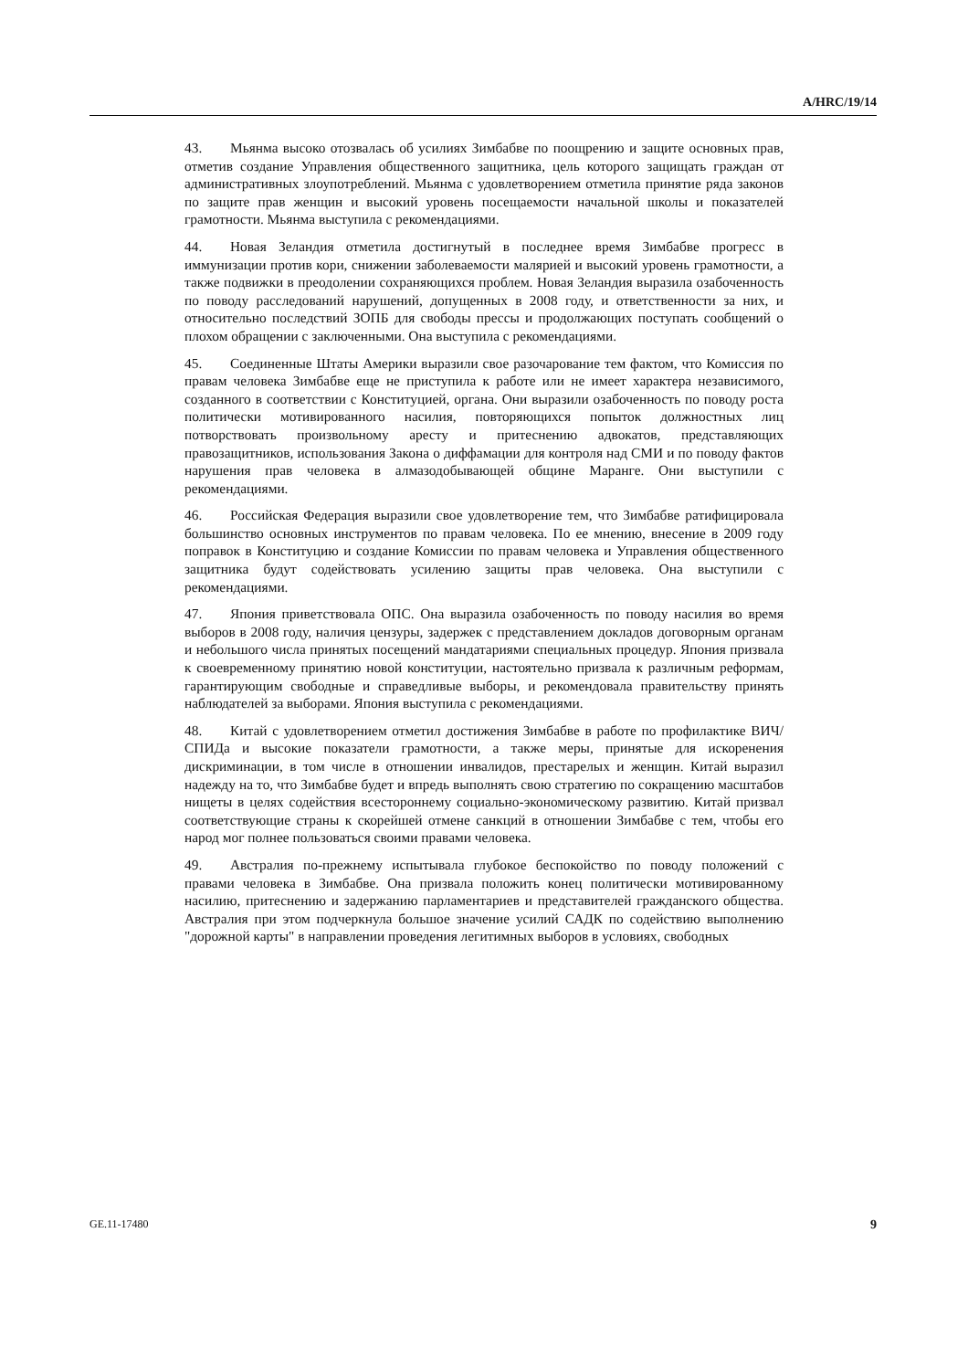A/HRC/19/14
43. Мьянма высоко отозвалась об усилиях Зимбабве по поощрению и защите основных прав, отметив создание Управления общественного защитника, цель которого защищать граждан от административных злоупотреблений. Мьянма с удовлетворением отметила принятие ряда законов по защите прав женщин и высокий уровень посещаемости начальной школы и показателей грамотности. Мьянма выступила с рекомендациями.
44. Новая Зеландия отметила достигнутый в последнее время Зимбабве прогресс в иммунизации против кори, снижении заболеваемости малярией и высокий уровень грамотности, а также подвижки в преодолении сохраняющихся проблем. Новая Зеландия выразила озабоченность по поводу расследований нарушений, допущенных в 2008 году, и ответственности за них, и относительно последствий ЗОПБ для свободы прессы и продолжающих поступать сообщений о плохом обращении с заключенными. Она выступила с рекомендациями.
45. Соединенные Штаты Америки выразили свое разочарование тем фактом, что Комиссия по правам человека Зимбабве еще не приступила к работе или не имеет характера независимого, созданного в соответствии с Конституцией, органа. Они выразили озабоченность по поводу роста политически мотивированного насилия, повторяющихся попыток должностных лиц потворствовать произвольному аресту и притеснению адвокатов, представляющих правозащитников, использования Закона о диффамации для контроля над СМИ и по поводу фактов нарушения прав человека в алмазодобывающей общине Маранге. Они выступили с рекомендациями.
46. Российская Федерация выразили свое удовлетворение тем, что Зимбабве ратифицировала большинство основных инструментов по правам человека. По ее мнению, внесение в 2009 году поправок в Конституцию и создание Комиссии по правам человека и Управления общественного защитника будут содействовать усилению защиты прав человека. Она выступили с рекомендациями.
47. Япония приветствовала ОПС. Она выразила озабоченность по поводу насилия во время выборов в 2008 году, наличия цензуры, задержек с представлением докладов договорным органам и небольшого числа принятых посещений мандатариями специальных процедур. Япония призвала к своевременному принятию новой конституции, настоятельно призвала к различным реформам, гарантирующим свободные и справедливые выборы, и рекомендовала правительству принять наблюдателей за выборами. Япония выступила с рекомендациями.
48. Китай с удовлетворением отметил достижения Зимбабве в работе по профилактике ВИЧ/СПИДа и высокие показатели грамотности, а также меры, принятые для искоренения дискриминации, в том числе в отношении инвалидов, престарелых и женщин. Китай выразил надежду на то, что Зимбабве будет и впредь выполнять свою стратегию по сокращению масштабов нищеты в целях содействия всестороннему социально-экономическому развитию. Китай призвал соответствующие страны к скорейшей отмене санкций в отношении Зимбабве с тем, чтобы его народ мог полнее пользоваться своими правами человека.
49. Австралия по-прежнему испытывала глубокое беспокойство по поводу положений с правами человека в Зимбабве. Она призвала положить конец политически мотивированному насилию, притеснению и задержанию парламентариев и представителей гражданского общества. Австралия при этом подчеркнула большое значение усилий САДК по содействию выполнению "дорожной карты" в направлении проведения легитимных выборов в условиях, свободных
GE.11-17480 9